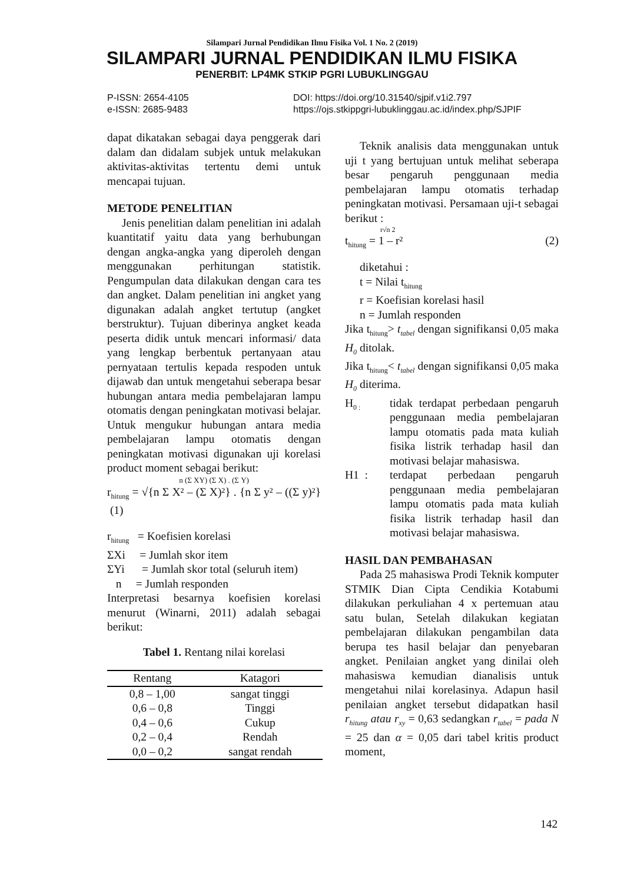Silampari Jurnal Pendidikan Ilmu Fisika Vol. 1 No. 2 (2019)
SILAMPARI JURNAL PENDIDIKAN ILMU FISIKA
PENERBIT: LP4MK STKIP PGRI LUBUKLINGGAU
P-ISSN: 2654-4105
e-ISSN: 2685-9483
DOI: https://doi.org/10.31540/sjpif.v1i2.797
https://ojs.stkippgri-lubuklinggau.ac.id/index.php/SJPIF
dapat dikatakan sebagai daya penggerak dari dalam dan didalam subjek untuk melakukan aktivitas-aktivitas tertentu demi untuk mencapai tujuan.
METODE PENELITIAN
Jenis penelitian dalam penelitian ini adalah kuantitatif yaitu data yang berhubungan dengan angka-angka yang diperoleh dengan menggunakan perhitungan statistik. Pengumpulan data dilakukan dengan cara tes dan angket. Dalam penelitian ini angket yang digunakan adalah angket tertutup (angket berstruktur). Tujuan diberinya angket keada peserta didik untuk mencari informasi/ data yang lengkap berbentuk pertanyaan atau pernyataan tertulis kepada respoden untuk dijawab dan untuk mengetahui seberapa besar hubungan antara media pembelajaran lampu otomatis dengan peningkatan motivasi belajar. Untuk mengukur hubungan antara media pembelajaran lampu otomatis dengan peningkatan motivasi digunakan uji korelasi product moment sebagai berikut:
n (Σ XY) (Σ X) . (Σ Y)
r<sub>hitung</sub> = √{n Σ X² – (Σ X)²} . {n Σ y² – ((Σ y)²} (1)
r<sub>hitung</sub> = Koefisien korelasi
ΣXi = Jumlah skor item
ΣYi = Jumlah skor total (seluruh item)
n = Jumlah responden
Interpretasi besarnya koefisien korelasi menurut (Winarni, 2011) adalah sebagai berikut:
Tabel 1. Rentang nilai korelasi
| Rentang | Katagori |
| --- | --- |
| 0,8 – 1,00 | sangat tinggi |
| 0,6 – 0,8 | Tinggi |
| 0,4 – 0,6 | Cukup |
| 0,2 – 0,4 | Rendah |
| 0,0 – 0,2 | sangat rendah |
Teknik analisis data menggunakan untuk uji t yang bertujuan untuk melihat seberapa besar pengaruh penggunaan media pembelajaran lampu otomatis terhadap peningkatan motivasi. Persamaan uji-t sebagai berikut :
r√n 2
t<sub>hitung</sub> = 1 – r² (2)
diketahui :
t = Nilai t<sub>hitung</sub>
r = Koefisian korelasi hasil
n = Jumlah responden
Jika t<sub>hitung</sub>> t<sub>tabel</sub> dengan signifikansi 0,05 maka H<sub>0</sub> ditolak.
Jika t<sub>hitung</sub>< t<sub>tabel</sub> dengan signifikansi 0,05 maka H<sub>0</sub> diterima.
H<sub>0 :</sub>
tidak terdapat perbedaan pengaruh penggunaan media pembelajaran lampu otomatis pada mata kuliah fisika listrik terhadap hasil dan motivasi belajar mahasiswa.
H1 : terdapat perbedaan pengaruh penggunaan media pembelajaran lampu otomatis pada mata kuliah fisika listrik terhadap hasil dan motivasi belajar mahasiswa.
HASIL DAN PEMBAHASAN
Pada 25 mahasiswa Prodi Teknik komputer STMIK Dian Cipta Cendikia Kotabumi dilakukan perkuliahan 4 x pertemuan atau satu bulan, Setelah dilakukan kegiatan pembelajaran dilakukan pengambilan data berupa tes hasil belajar dan penyebaran angket. Penilaian angket yang dinilai oleh mahasiswa kemudian dianalisis untuk mengetahui nilai korelasinya. Adapun hasil penilaian angket tersebut didapatkan hasil r<sub>hitung</sub> atau r<sub>xy</sub> = 0,63 sedangkan r<sub>tabel</sub> = pada N = 25 dan α = 0,05 dari tabel kritis product moment,
142